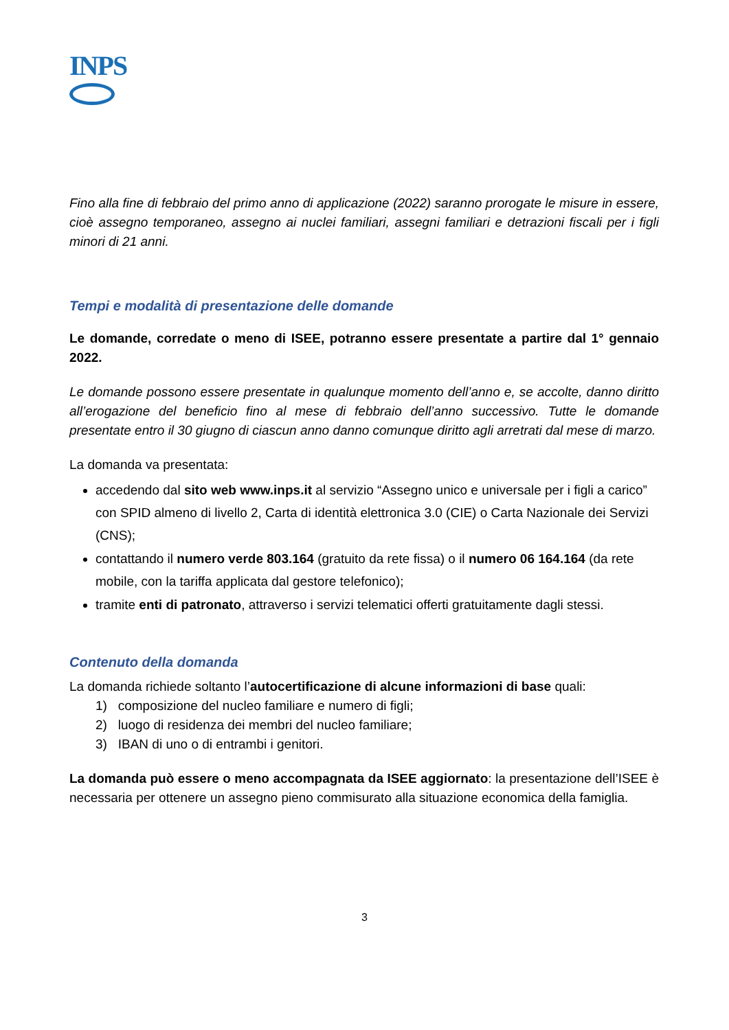INPS
Fino alla fine di febbraio del primo anno di applicazione (2022) saranno prorogate le misure in essere, cioè assegno temporaneo, assegno ai nuclei familiari, assegni familiari e detrazioni fiscali per i figli minori di 21 anni.
Tempi e modalità di presentazione delle domande
Le domande, corredate o meno di ISEE, potranno essere presentate a partire dal 1° gennaio 2022.
Le domande possono essere presentate in qualunque momento dell’anno e, se accolte, danno diritto all’erogazione del beneficio fino al mese di febbraio dell’anno successivo. Tutte le domande presentate entro il 30 giugno di ciascun anno danno comunque diritto agli arretrati dal mese di marzo.
La domanda va presentata:
accedendo dal sito web www.inps.it al servizio “Assegno unico e universale per i figli a carico” con SPID almeno di livello 2, Carta di identità elettronica 3.0 (CIE) o Carta Nazionale dei Servizi (CNS);
contattando il numero verde 803.164 (gratuito da rete fissa) o il numero 06 164.164 (da rete mobile, con la tariffa applicata dal gestore telefonico);
tramite enti di patronato, attraverso i servizi telematici offerti gratuitamente dagli stessi.
Contenuto della domanda
La domanda richiede soltanto l’autocertificazione di alcune informazioni di base quali:
1) composizione del nucleo familiare e numero di figli;
2) luogo di residenza dei membri del nucleo familiare;
3) IBAN di uno o di entrambi i genitori.
La domanda può essere o meno accompagnata da ISEE aggiornato: la presentazione dell’ISEE è necessaria per ottenere un assegno pieno commisurato alla situazione economica della famiglia.
3